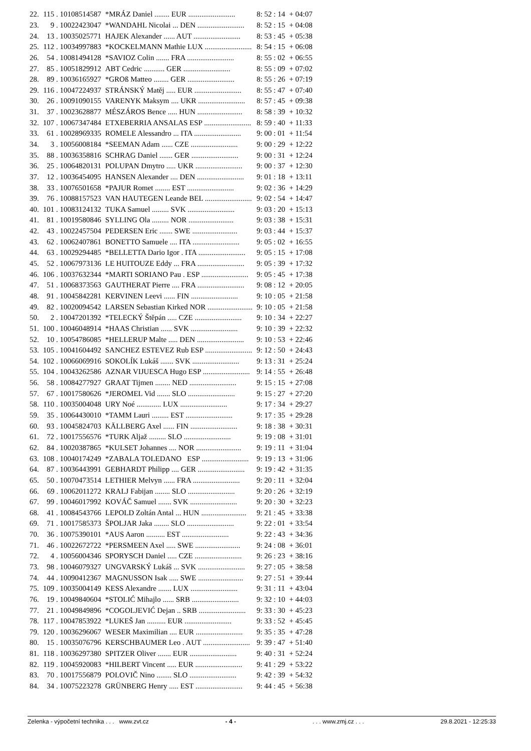| 22. | 115 . 10108514587 | *MRÁZ Daniel ........ EUR ......................... | 8: 52 : 14 | + 04:07 |
| 23. | 9 . 10022423047 | *WANDAHL Nicolai ... DEN ......................... | 8: 52 : 15 | + 04:08 |
| 24. | 13 . 10035025771 | HAJEK Alexander ...... AUT ......................... | 8: 53 : 45 | + 05:38 |
| 25. | 112 . 10034997883 | *KOCKELMANN Mathie LUX ......................... | 8: 54 : 15 | + 06:08 |
| 26. | 54 . 10081494128 | *SAVIOZ Colin ....... FRA ......................... | 8: 55 : 02 | + 06:55 |
| 27. | 85 . 10051829912 | ABT Cedric ........... GER ......................... | 8: 55 : 09 | + 07:02 |
| 28. | 89 . 10036165927 | *GROß Matteo ........ GER ......................... | 8: 55 : 26 | + 07:19 |
| 29. | 116 . 10047224937 | STRÁNSKÝ Matěj ..... EUR ......................... | 8: 55 : 47 | + 07:40 |
| 30. | 26 . 10091090155 | VARENYK Maksym .... UKR ......................... | 8: 57 : 45 | + 09:38 |
| 31. | 37 . 10023628877 | MÉSZÁROS Bence ..... HUN ........................ | 8: 58 : 39 | + 10:32 |
| 32. | 107 . 10067347484 | ETXEBERRIA ANSALAS ESP ......................... | 8: 59 : 40 | + 11:33 |
| 33. | 61 . 10028969335 | ROMELE Alessandro ... ITA ......................... | 9: 00 : 01 | + 11:54 |
| 34. | 3 . 10056008184 | *SEEMAN Adam ...... CZE ......................... | 9: 00 : 29 | + 12:22 |
| 35. | 88 . 10036358816 | SCHRAG Daniel ....... GER ......................... | 9: 00 : 31 | + 12:24 |
| 36. | 25 . 10064820131 | POLUPAN Dmytro ..... UKR ......................... | 9: 00 : 37 | + 12:30 |
| 37. | 12 . 10036454095 | HANSEN Alexander .... DEN ......................... | 9: 01 : 18 | + 13:11 |
| 38. | 33 . 10076501658 | *PAJUR Romet ........ EST ......................... | 9: 02 : 36 | + 14:29 |
| 39. | 76 . 10088157523 | VAN HAUTEGEN Leande BEL ......................... | 9: 02 : 54 | + 14:47 |
| 40. | 101 . 10083124132 | TUKA Samuel ......... SVK ......................... | 9: 03 : 20 | + 15:13 |
| 41. | 81 . 10019580846 | SYLLING Ola ......... NOR ........................ | 9: 03 : 38 | + 15:31 |
| 42. | 43 . 10022457504 | PEDERSEN Eric ....... SWE ........................ | 9: 03 : 44 | + 15:37 |
| 43. | 62 . 10062407861 | BONETTO Samuele .... ITA ......................... | 9: 05 : 02 | + 16:55 |
| 44. | 63 . 10029294485 | *BELLETTA Dario Igor . ITA ......................... | 9: 05 : 15 | + 17:08 |
| 45. | 52 . 10067973136 | LE HUITOUZE Eddy ... FRA ......................... | 9: 05 : 39 | + 17:32 |
| 46. | 106 . 10037632344 | *MARTI SORIANO Pau . ESP ......................... | 9: 05 : 45 | + 17:38 |
| 47. | 51 . 10068373563 | GAUTHERAT Pierre .... FRA ......................... | 9: 08 : 12 | + 20:05 |
| 48. | 91 . 10045842281 | KERVINEN Leevi ...... FIN ......................... | 9: 10 : 05 | + 21:58 |
| 49. | 82 . 10020094542 | LARSEN Sebastian Kirked NOR ........................ | 9: 10 : 05 | + 21:58 |
| 50. | 2 . 10047201392 | *TELECKÝ Štěpán ..... CZE ......................... | 9: 10 : 34 | + 22:27 |
| 51. | 100 . 10046048914 | *HAAS Christian ...... SVK ......................... | 9: 10 : 39 | + 22:32 |
| 52. | 10 . 10054786085 | *HELLERUP Malte ..... DEN ......................... | 9: 10 : 53 | + 22:46 |
| 53. | 105 . 10041604492 | SANCHEZ ESTEVEZ Rub ESP ......................... | 9: 12 : 50 | + 24:43 |
| 54. | 102 . 10066069916 | SOKOLÍK Lukáš ....... SVK ......................... | 9: 13 : 31 | + 25:24 |
| 55. | 104 . 10043262586 | AZNAR VIJUESCA Hugo ESP ......................... | 9: 14 : 55 | + 26:48 |
| 56. | 58 . 10084277927 | GRAAT Tijmen ........ NED ......................... | 9: 15 : 15 | + 27:08 |
| 57. | 67 . 10017580626 | *JEROMEL Vid ....... SLO ......................... | 9: 15 : 27 | + 27:20 |
| 58. | 110 . 10035004048 | URY Noé ............. LUX ......................... | 9: 17 : 34 | + 29:27 |
| 59. | 35 . 10064430010 | *TAMM Lauri ......... EST ......................... | 9: 17 : 35 | + 29:28 |
| 60. | 93 . 10045824703 | KÄLLBERG Axel ...... FIN ......................... | 9: 18 : 38 | + 30:31 |
| 61. | 72 . 10017556576 | *TURK Aljaž ......... SLO ......................... | 9: 19 : 08 | + 31:01 |
| 62. | 84 . 10020387865 | *KULSET Johannes .... NOR ........................ | 9: 19 : 11 | + 31:04 |
| 63. | 108 . 10040174249 | *ZABALA TOLEDANO ESP ......................... | 9: 19 : 13 | + 31:06 |
| 64. | 87 . 10036443991 | GEBHARDT Philipp .... GER ......................... | 9: 19 : 42 | + 31:35 |
| 65. | 50 . 10070473514 | LETHIER Melvyn ...... FRA ......................... | 9: 20 : 11 | + 32:04 |
| 66. | 69 . 10062011272 | KRALJ Fabijan ........ SLO ......................... | 9: 20 : 26 | + 32:19 |
| 67. | 99 . 10046017992 | KOVÁČ Samuel ....... SVK ......................... | 9: 20 : 30 | + 32:23 |
| 68. | 41 . 10084543766 | LEPOLD Zoltán Antal ... HUN ........................ | 9: 21 : 45 | + 33:38 |
| 69. | 71 . 10017585373 | ŠPOLJAR Jaka ........ SLO ......................... | 9: 22 : 01 | + 33:54 |
| 70. | 36 . 10075390101 | *AUS Aaron .......... EST ......................... | 9: 22 : 43 | + 34:36 |
| 71. | 46 . 10022672722 | *PERSMEEN Axel ..... SWE ........................ | 9: 24 : 08 | + 36:01 |
| 72. | 4 . 10056004346 | SPORYSCH Daniel ..... CZE ......................... | 9: 26 : 23 | + 38:16 |
| 73. | 98 . 10046079327 | UNGVARSKÝ Lukáš ... SVK ......................... | 9: 27 : 05 | + 38:58 |
| 74. | 44 . 10090412367 | MAGNUSSON Isak ..... SWE ........................ | 9: 27 : 51 | + 39:44 |
| 75. | 109 . 10035004149 | KESS Alexandre ....... LUX ......................... | 9: 31 : 11 | + 43:04 |
| 76. | 19 . 10049840604 | *STOLIĆ Mihajlo ...... SRB ......................... | 9: 32 : 10 | + 44:03 |
| 77. | 21 . 10049849896 | *COGOLJEVIĆ Dejan .. SRB ......................... | 9: 33 : 30 | + 45:23 |
| 78. | 117 . 10047853922 | *LUKEŠ Jan .......... EUR ......................... | 9: 33 : 52 | + 45:45 |
| 79. | 120 . 10036296067 | WESER Maximilian .... EUR ......................... | 9: 35 : 35 | + 47:28 |
| 80. | 15 . 10035076796 | KERSCHBAUMER Leo . AUT ......................... | 9: 39 : 47 | + 51:40 |
| 81. | 118 . 10036297380 | SPITZER Oliver ....... EUR ......................... | 9: 40 : 31 | + 52:24 |
| 82. | 119 . 10045920083 | *HILBERT Vincent ..... EUR ......................... | 9: 41 : 29 | + 53:22 |
| 83. | 70 . 10017556879 | POLOVIČ Nino ........ SLO ......................... | 9: 42 : 39 | + 54:32 |
| 84. | 34 . 10075223278 | GRÜNBERG Henry ..... EST ......................... | 9: 44 : 45 | + 56:38 |
Zelenka - výpočetní technika . . . www.zvt.cz - 4 -. . . www.zmj.cz . . . 29.8.2021 - 12:25:33